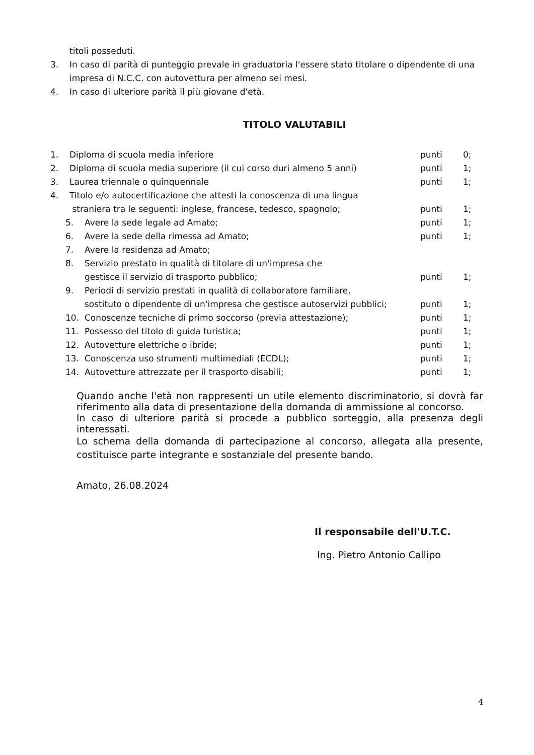titoli posseduti.
3. In caso di parità di punteggio prevale in graduatoria l'essere stato titolare o dipendente di una impresa di N.C.C. con autovettura per almeno sei mesi.
4. In caso di ulteriore parità il più giovane d'età.
TITOLO VALUTABILI
1. Diploma di scuola media inferiore
punti 0;
2. Diploma di scuola media superiore (il cui corso duri almeno 5 anni)
punti 1;
3. Laurea triennale o quinquennale
punti 1;
4. Titolo e/o autocertificazione che attesti la conoscenza di una lingua
straniera tra le seguenti: inglese, francese, tedesco, spagnolo;
punti 1;
5. Avere la sede legale ad Amato; punti 1;
6. Avere la sede della rimessa ad Amato;
punti 1;
7. Avere la residenza ad Amato;
8. Servizio prestato in qualità di titolare di un'impresa che
gestisce il servizio di trasporto pubblico;
punti 1;
9. Periodi di servizio prestati in qualità di collaboratore familiare,
sostituto o dipendente di un'impresa che gestisce autoservizi pubblici;
punti 1;
10. Conoscenze tecniche di primo soccorso (previa attestazione);
punti 1;
11. Possesso del titolo di guida turistica;
punti 1;
12. Autovetture elettriche o ibride;
punti 1;
13. Conoscenza uso strumenti multimediali (ECDL);
punti 1;
14. Autovetture attrezzate per il trasporto disabili;
punti 1;
Quando anche l'età non rappresenti un utile elemento discriminatorio, si dovrà far riferimento alla data di presentazione della domanda di ammissione al concorso.
In caso di ulteriore parità si procede a pubblico sorteggio, alla presenza degli interessati.
Lo schema della domanda di partecipazione al concorso, allegata alla presente, costituisce parte integrante e sostanziale del presente bando.
Amato, 26.08.2024
Il responsabile dell'U.T.C.
Ing. Pietro Antonio Callipo
4